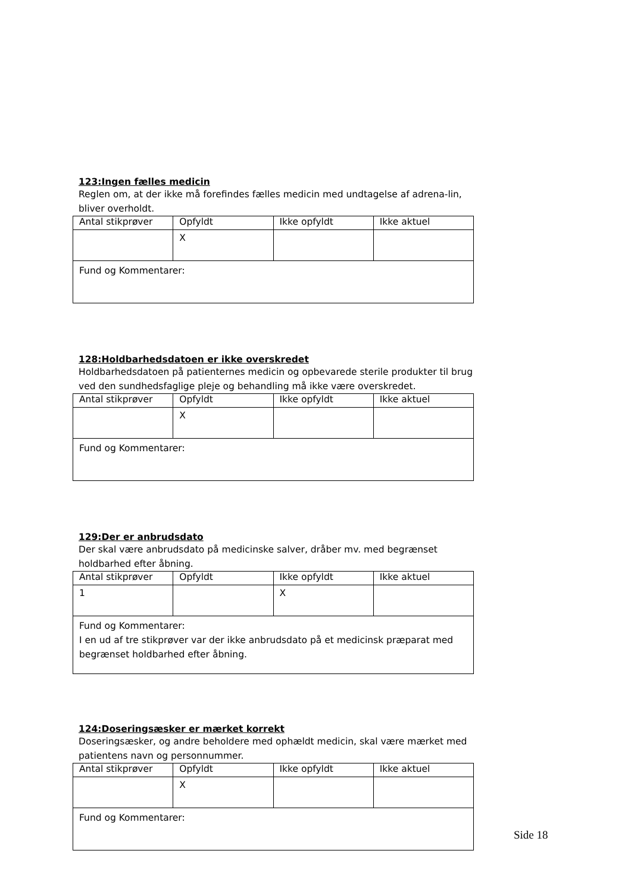123:Ingen fælles medicin
Reglen om, at der ikke må forefindes fælles medicin med undtagelse af adrena-lin, bliver overholdt.
| Antal stikprøver | Opfyldt | Ikke opfyldt | Ikke aktuel |
| | X | | |
| Fund og Kommentarer: | | | |
128:Holdbarhedsdatoen er ikke overskredet
Holdbarhedsdatoen på patienternes medicin og opbevarede sterile produkter til brug ved den sundhedsfaglige pleje og behandling må ikke være overskredet.
| Antal stikprøver | Opfyldt | Ikke opfyldt | Ikke aktuel |
| | X | | |
| Fund og Kommentarer: | | | |
129:Der er anbrudsdato
Der skal være anbrudsdato på medicinske salver, dråber mv. med begrænset holdbarhed efter åbning.
| Antal stikprøver | Opfyldt | Ikke opfyldt | Ikke aktuel |
| 1 | | X | |
| Fund og Kommentarer: I en ud af tre stikprøver var der ikke anbrudsdato på et medicinsk præparat med begrænset holdbarhed efter åbning. | | | |
124:Doseringsæsker er mærket korrekt
Doseringsæsker, og andre beholdere med ophældt medicin, skal være mærket med patientens navn og personnummer.
| Antal stikprøver | Opfyldt | Ikke opfyldt | Ikke aktuel |
| | X | | |
| Fund og Kommentarer: | | | |
Side 18